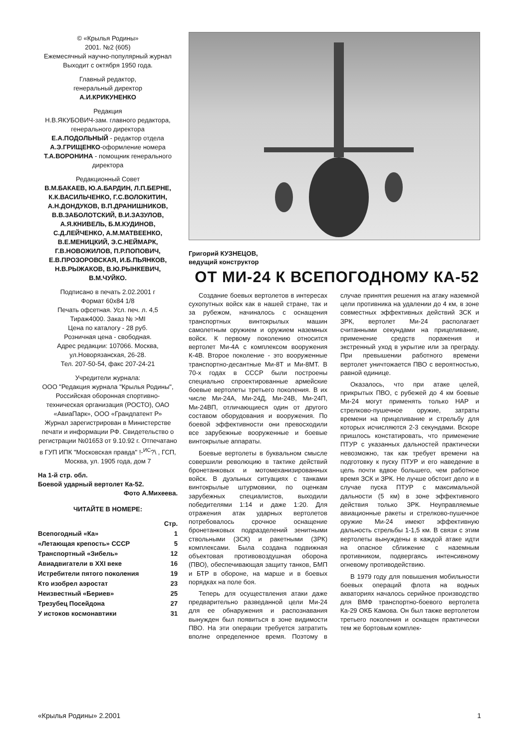© «Крылья Родины»
2001. №2 (605)
Ежемесячный научно-популярный журнал
Выходит с октября 1950 года.
Главный редактор,
генеральный директор
А.И.КРИКУНЕНКО
Редакция
Н.В.ЯКУБОВИЧ-зам. главного редактора, генерального директора
Е.А.ПОДОЛЬНЫЙ - редактор отдела
А.Э.ГРИЩЕНКО-оформление номера
Т.А.ВОРОНИНА - помощник генерального директора
Редакционный Совет
В.М.БАКАЕВ, Ю.А.БАРДИН, Л.П.БЕРНЕ, К.К.ВАСИЛЬЧЕНКО, Г.С.ВОЛОКИТИН, А.Н.ДОНДУКОВ, В.П.ДРАНИШНИКОВ, В.В.ЗАБОЛОТСКИЙ, В.И.ЗАЗУЛОВ, А.Я.КНИВЕЛЬ, Б.М.КУДИНОВ, С.Д.ЛЕЙЧЕНКО, А.М.МАТВЕЕНКО, В.Е.МЕНИЦКИЙ, Э.С.НЕЙМАРК, Г.В.НОВОЖИЛОВ, П.Р.ПОПОВИЧ, Е.В.ПРОЗОРОВСКАЯ, И.Б.ПЬЯНКОВ, Н.В.РЫЖАКОВ, В.Ю.РЫНКЕВИЧ, В.М.ЧУЙКО.
Подписано в печать 2.02.2001 г
Формат 60x84 1/8
Печать офсетная. Усл. печ. л. 4,5
Тираж4000. Заказ № >MI
Цена по каталогу - 28 руб.
Розничная цена - свободная.
Адрес редакции: 107066. Москва, ул.Новорязанская, 26-28.
Тел. 207-50-54, факс 207-24-21
Учредители журнала:
ООО "Редакция журнала "Крылья Родины", Российская оборонная спортивно-техническая организация (РОСТО), ОАО «АвиаПарк», ООО «Грандпатент Р»
Журнал зарегистрирован в Министерстве печати и информации РФ. Свидетельство о регистрации №01653 от 9.10.92 г. Отпечатано в ГУП ИПК "Московская правда" !-<sup>ИС</sup>?\ , ГСП, Москва, ул. 1905 года, дом 7
На 1-й стр. обл.
Боевой ударный вертолет Ка-52.
Фото А.Михеева.
ЧИТАЙТЕ В НОМЕРЕ:
| | Стр. |
| --- | --- |
| Всепогодный «Ка» | 1 |
| «Летающая крепость» СССР | 5 |
| Транспортный «Зибель» | 12 |
| Авиадвигатели в XXI веке | 16 |
| Истребители пятого поколения | 19 |
| Кто изобрел аэростат | 23 |
| Неизвестный «Бериев» | 25 |
| Трезубец Посейдона | 27 |
| У истоков космонавтики | 31 |
Григорий КУЗНЕЦОВ,
ведущий конструктор
ОТ МИ-24 К ВСЕПОГОДНОМУ КА-52
Создание боевых вертолетов в интересах сухопутных войск как в нашей стране, так и за рубежом, начиналось с оснащения транспортных винтокрылых машин самолетным оружием и оружием наземных войск. К первому поколению относится вертолет Ми-4А с комплексом вооружения К-4В. Второе поколение - это вооруженные транспортно-десантные Ми-8Т и Ми-8МТ. В 70-х годах в СССР были построены специально спроектированные армейские боевые вертолеты третьего поколения. В их числе Ми-24А, Ми-24Д, Ми-24В, Ми-24П, Ми-24ВП, отличающиеся один от другого составом оборудования и вооружения. По боевой эффективности они превосходили все зарубежные вооруженные и боевые винтокрылые аппараты.
Боевые вертолеты в буквальном смысле совершили революцию в тактике действий бронетанковых и мотомеханизированных войск. В дуэльных ситуациях с танками винтокрылые штурмовики, по оценкам зарубежных специалистов, выходили победителями 1:14 и даже 1:20. Для отражения атак ударных вертолетов потребовалось срочное оснащение бронетанковых подразделений зенитными ствольными (ЗСК) и ракетными (ЗРК) комплексами. Была создана подвижная объектовая противовоздушная оборона (ПВО), обеспечивающая защиту танков, БМП и БТР в обороне, на марше и в боевых порядках на поле боя.
Теперь для осуществления атаки даже предварительно разведанной цели Ми-24 для ее обнаружения и распознавания вынужден был появиться в зоне видимости ПВО. На эти операции требуется затратить вполне определенное время. Поэтому в случае принятия решения на атаку наземной цели противника на удалении до 4 км, в зоне совместных эффективных действий ЗСК и ЗРК, вертолет Ми-24 располагает считанными секундами на прицеливание, применение средств поражения и экстренный уход в укрытие или за преграду. При превышении работного времени вертолет уничтожается ПВО с вероятностью, равной единице.
Оказалось, что при атаке целей, прикрытых ПВО, с рубежей до 4 км боевые Ми-24 могут применять только НАР и стрелково-пушечное оружие, затраты времени на прицеливание и стрельбу для которых исчисляются 2-3 секундами. Вскоре пришлось констатировать, что применение ПТУР с указанных дальностей практически невозможно, так как требует времени на подготовку к пуску ПТУР и его наведение в цель почти вдвое большего, чем работное время ЗСК и ЗРК. Не лучше обстоит дело и в случае пуска ПТУР с максимальной дальности (5 км) в зоне эффективного действия только ЗРК. Неуправляемые авиационные ракеты и стрелково-пушечное оружие Ми-24 имеют эффективную дальность стрельбы 1-1,5 км. В связи с этим вертолеты вынуждены в каждой атаке идти на опасное сближение с наземным противником, подвергаясь интенсивному огневому противодействию.
В 1979 году для повышения мобильности боевых операций флота на водных акваториях началось серийное производство для ВМФ транспортно-боевого вертолета Ка-29 ОКБ Камова. Он был также вертолетом третьего поколения и оснащен практически тем же бортовым комплек-
«Крылья Родины» 2.2001 1